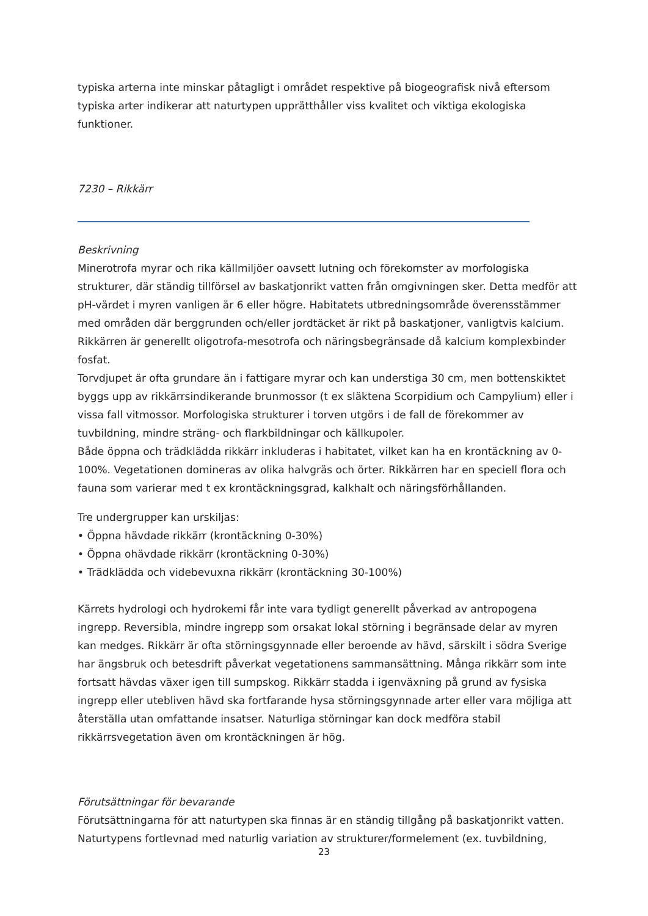typiska arterna inte minskar påtagligt i området respektive på biogeografisk nivå eftersom typiska arter indikerar att naturtypen upprätthåller viss kvalitet och viktiga ekologiska funktioner.
7230 – Rikkärr
Beskrivning
Minerotrofa myrar och rika källmiljöer oavsett lutning och förekomster av morfologiska strukturer, där ständig tillförsel av baskatjonrikt vatten från omgivningen sker. Detta medför att pH-värdet i myren vanligen är 6 eller högre. Habitatets utbredningsområde överensstämmer med områden där berggrunden och/eller jordtäcket är rikt på baskatjoner, vanligtvis kalcium. Rikkärren är generellt oligotrofa-mesotrofa och näringsbegränsade då kalcium komplexbinder fosfat.
Torvdjupet är ofta grundare än i fattigare myrar och kan understiga 30 cm, men bottenskiktet byggs upp av rikkärrsindikerande brunmossor (t ex släktena Scorpidium och Campylium) eller i vissa fall vitmossor. Morfologiska strukturer i torven utgörs i de fall de förekommer av tuvbildning, mindre sträng- och flarkbildningar och källkupoler.
Både öppna och trädklädda rikkärr inkluderas i habitatet, vilket kan ha en krontäckning av 0-100%. Vegetationen domineras av olika halvgräs och örter. Rikkärren har en speciell flora och fauna som varierar med t ex krontäckningsgrad, kalkhalt och näringsförhållanden.
Tre undergrupper kan urskiljas:
• Öppna hävdade rikkärr (krontäckning 0-30%)
• Öppna ohävdade rikkärr (krontäckning 0-30%)
• Trädklädda och videbevuxna rikkärr (krontäckning 30-100%)
Kärrets hydrologi och hydrokemi får inte vara tydligt generellt påverkad av antropogena ingrepp. Reversibla, mindre ingrepp som orsakat lokal störning i begränsade delar av myren kan medges. Rikkärr är ofta störningsgynnade eller beroende av hävd, särskilt i södra Sverige har ängsbruk och betesdrift påverkat vegetationens sammansättning. Många rikkärr som inte fortsatt hävdas växer igen till sumpskog. Rikkärr stadda i igenväxning på grund av fysiska ingrepp eller utebliven hävd ska fortfarande hysa störningsgynnade arter eller vara möjliga att återställa utan omfattande insatser. Naturliga störningar kan dock medföra stabil rikkärrsvegetation även om krontäckningen är hög.
Förutsättningar för bevarande
Förutsättningarna för att naturtypen ska finnas är en ständig tillgång på baskatjonrikt vatten. Naturtypens fortlevnad med naturlig variation av strukturer/formelement (ex. tuvbildning,
23